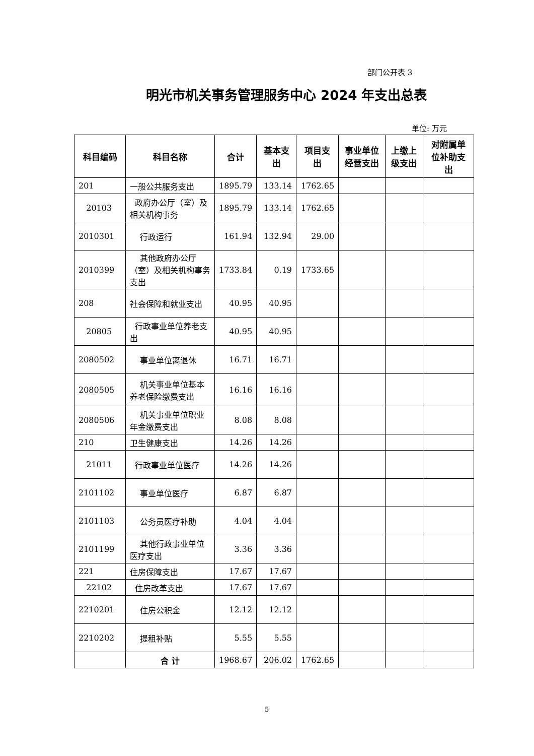部门公开表 3
明光市机关事务管理服务中心 2024 年支出总表
单位: 万元
| 科目编码 | 科目名称 | 合计 | 基本支出 | 项目支出 | 事业单位经营支出 | 上缴上级支出 | 对附属单位补助支出 |
| --- | --- | --- | --- | --- | --- | --- | --- |
| 201 | 一般公共服务支出 | 1895.79 | 133.14 | 1762.65 | | | |
| 20103 | 政府办公厅（室）及相关机构事务 | 1895.79 | 133.14 | 1762.65 | | | |
| 2010301 | 行政运行 | 161.94 | 132.94 | 29.00 | | | |
| 2010399 | 其他政府办公厅（室）及相关机构事务支出 | 1733.84 | 0.19 | 1733.65 | | | |
| 208 | 社会保障和就业支出 | 40.95 | 40.95 | | | | |
| 20805 | 行政事业单位养老支出 | 40.95 | 40.95 | | | | |
| 2080502 | 事业单位离退休 | 16.71 | 16.71 | | | | |
| 2080505 | 机关事业单位基本养老保险缴费支出 | 16.16 | 16.16 | | | | |
| 2080506 | 机关事业单位职业年金缴费支出 | 8.08 | 8.08 | | | | |
| 210 | 卫生健康支出 | 14.26 | 14.26 | | | | |
| 21011 | 行政事业单位医疗 | 14.26 | 14.26 | | | | |
| 2101102 | 事业单位医疗 | 6.87 | 6.87 | | | | |
| 2101103 | 公务员医疗补助 | 4.04 | 4.04 | | | | |
| 2101199 | 其他行政事业单位医疗支出 | 3.36 | 3.36 | | | | |
| 221 | 住房保障支出 | 17.67 | 17.67 | | | | |
| 22102 | 住房改革支出 | 17.67 | 17.67 | | | | |
| 2210201 | 住房公积金 | 12.12 | 12.12 | | | | |
| 2210202 | 提租补贴 | 5.55 | 5.55 | | | | |
| | 合 计 | 1968.67 | 206.02 | 1762.65 | | | |
5